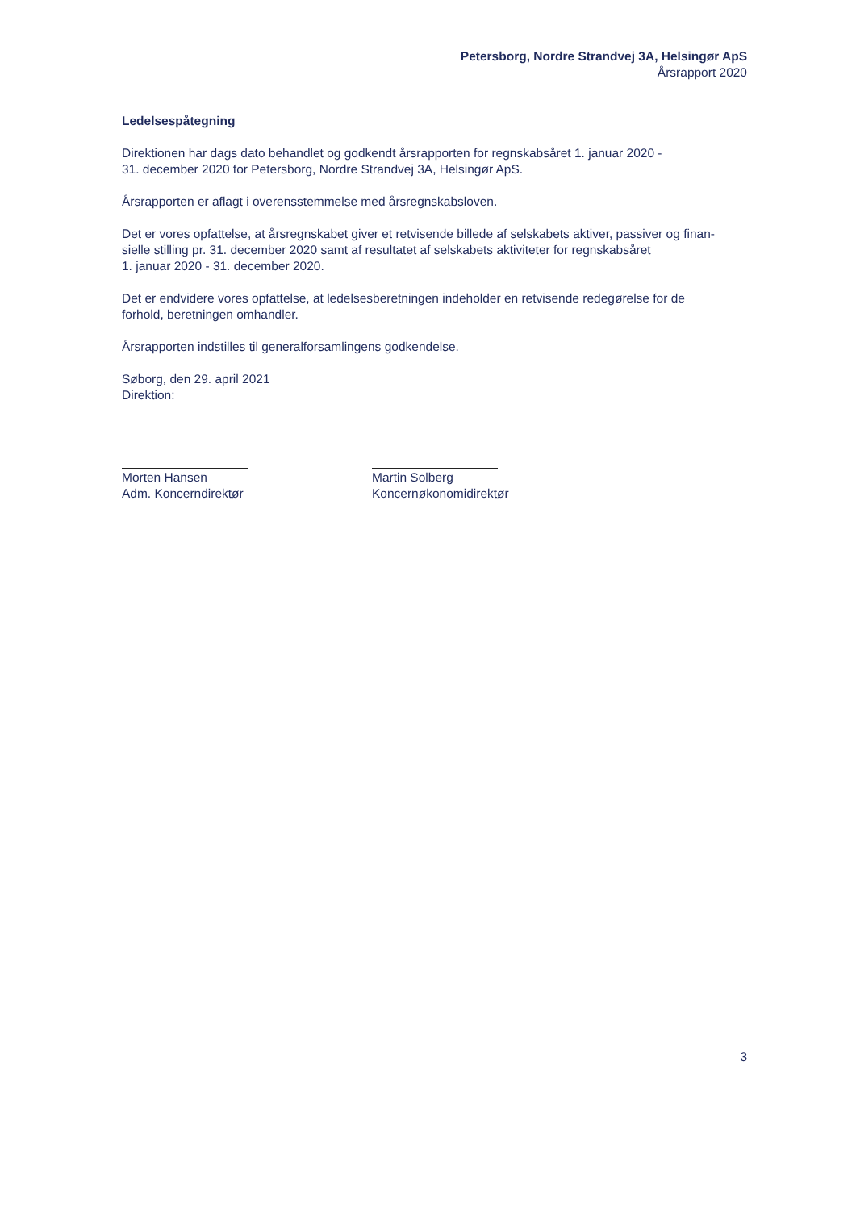Petersborg, Nordre Strandvej 3A, Helsingør ApS
Årsrapport 2020
Ledelsespåtegning
Direktionen har dags dato behandlet og godkendt årsrapporten for regnskabsåret 1. januar 2020 -
31. december 2020 for Petersborg, Nordre Strandvej 3A, Helsingør ApS.
Årsrapporten er aflagt i overensstemmelse med årsregnskabsloven.
Det er vores opfattelse, at årsregnskabet giver et retvisende billede af selskabets aktiver, passiver og finan-
sielle stilling pr. 31. december 2020 samt af resultatet af selskabets aktiviteter for regnskabsåret
1. januar 2020 - 31. december 2020.
Det er endvidere vores opfattelse, at ledelsesberetningen indeholder en retvisende redegørelse for de
forhold, beretningen omhandler.
Årsrapporten indstilles til generalforsamlingens godkendelse.
Søborg, den 29. april 2021
Direktion:
Morten Hansen
Adm. Koncerndirektør
Martin Solberg
Koncernøkonomidirektør
3